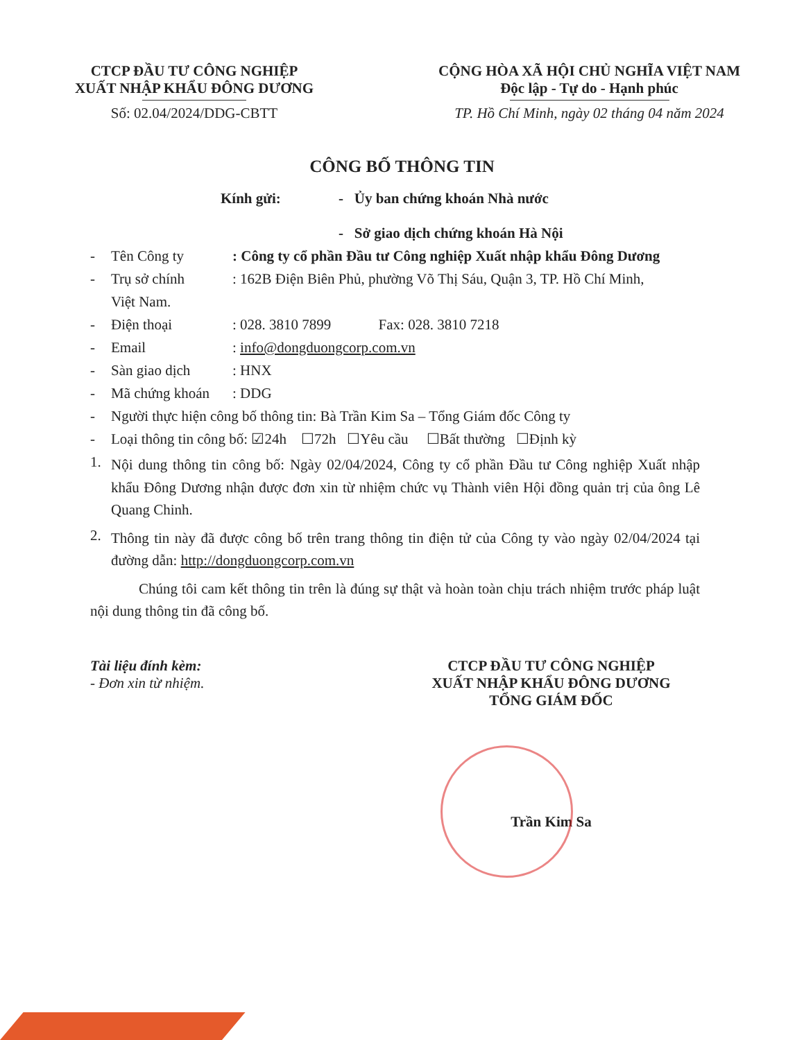CTCP ĐẦU TƯ CÔNG NGHIỆP
XUẤT NHẬP KHẨU ĐÔNG DƯƠNG
Số: 02.04/2024/DDG-CBTT
CỘNG HÒA XÃ HỘI CHỦ NGHĨA VIỆT NAM
Độc lập - Tự do - Hạnh phúc
TP. Hồ Chí Minh, ngày 02 tháng 04 năm 2024
CÔNG BỐ THÔNG TIN
Kính gửi: - Ủy ban chứng khoán Nhà nước
- Sở giao dịch chứng khoán Hà Nội
- Tên Công ty: Công ty cổ phần Đầu tư Công nghiệp Xuất nhập khẩu Đông Dương
- Trụ sở chính: 162B Điện Biên Phủ, phường Võ Thị Sáu, Quận 3, TP. Hồ Chí Minh,
Việt Nam.
- Điện thoại: 028. 3810 7899 Fax: 028. 3810 7218
- Email: info@dongduongcorp.com.vn
- Sàn giao dịch: HNX
- Mã chứng khoán: DDG
- Người thực hiện công bố thông tin: Bà Trần Kim Sa – Tổng Giám đốc Công ty
- Loại thông tin công bố: ☑24h ☐72h ☐Yêu cầu ☐Bất thường ☐Định kỳ
1.
Nội dung thông tin công bố: Ngày 02/04/2024, Công ty cổ phần Đầu tư Công nghiệp Xuất nhập khẩu Đông Dương nhận được đơn xin từ nhiệm chức vụ Thành viên Hội đồng quản trị của ông Lê Quang Chinh.
2.
Thông tin này đã được công bố trên trang thông tin điện tử của Công ty vào ngày 02/04/2024 tại đường dẫn: http://dongduongcorp.com.vn
Chúng tôi cam kết thông tin trên là đúng sự thật và hoàn toàn chịu trách nhiệm trước pháp luật nội dung thông tin đã công bố.
Tài liệu đính kèm:
- Đơn xin từ nhiệm.
CTCP ĐẦU TƯ CÔNG NGHIỆP
XUẤT NHẬP KHẨU ĐÔNG DƯƠNG
TỔNG GIÁM ĐỐC
Trần Kim Sa